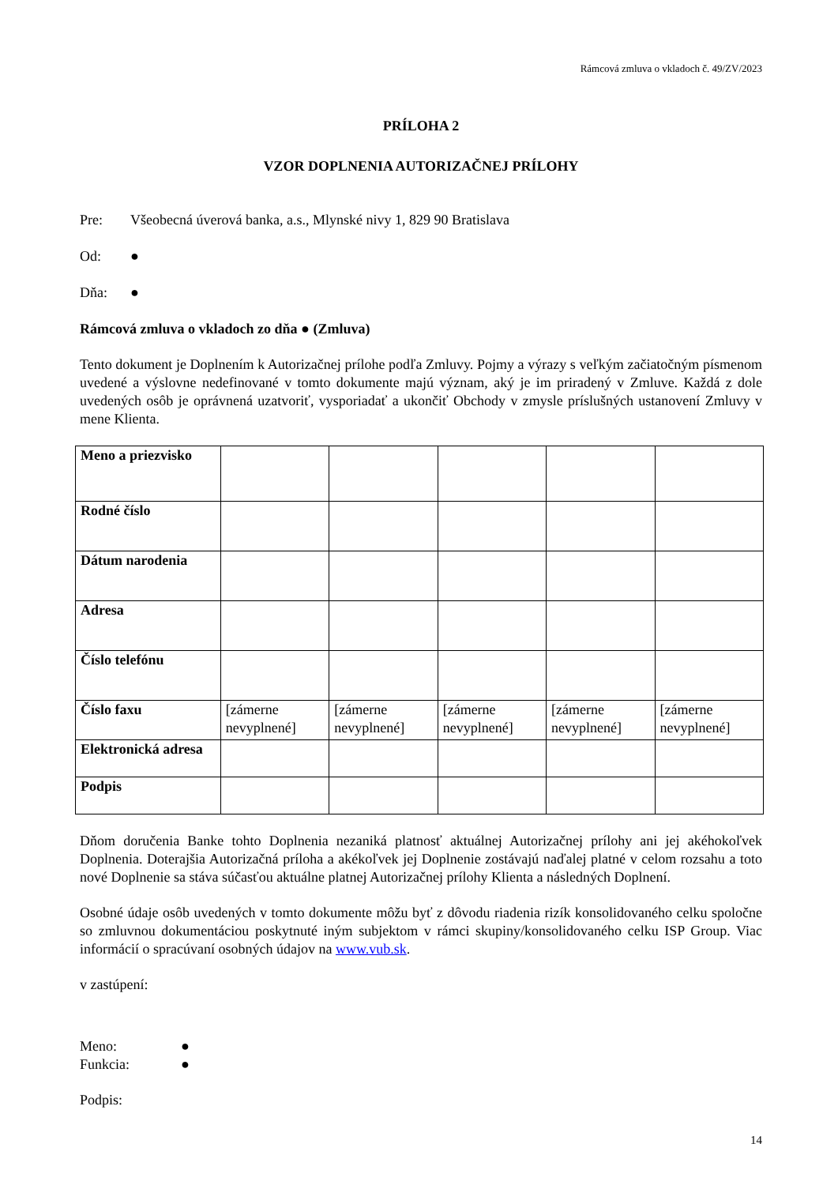Rámcová zmluva o vkladoch č. 49/ZV/2023
PRÍLOHA 2
VZOR DOPLNENIA AUTORIZAČNEJ PRÍLOHY
Pre: Všeobecná úverová banka, a.s., Mlynské nivy 1, 829 90 Bratislava
Od: ●
Dňa: ●
Rámcová zmluva o vkladoch zo dňa ● (Zmluva)
Tento dokument je Doplnením k Autorizačnej prílohe podľa Zmluvy. Pojmy a výrazy s veľkým začiatočným písmenom uvedené a výslovne nedefinované v tomto dokumente majú význam, aký je im priradený v Zmluve. Každá z dole uvedených osôb je oprávnená uzatvoriť, vysporiadať a ukončiť Obchody v zmysle príslušných ustanovení Zmluvy v mene Klienta.
| Meno a priezvisko | | | | | |
| Rodné číslo | | | | | |
| Dátum narodenia | | | | | |
| Adresa | | | | | |
| Číslo telefónu | | | | | |
| Číslo faxu | [zámerne nevyplnené] | [zámerne nevyplnené] | [zámerne nevyplnené] | [zámerne nevyplnené] | [zámerne nevyplnené] |
| Elektronická adresa | | | | | |
| Podpis | | | | | |
Dňom doručenia Banke tohto Doplnenia nezaniká platnosť aktuálnej Autorizačnej prílohy ani jej akéhokoľvek Doplnenia. Doterajšia Autorizačná príloha a akékoľvek jej Doplnenie zostávajú naďalej platné v celom rozsahu a toto nové Doplnenie sa stáva súčasťou aktuálne platnej Autorizačnej prílohy Klienta a následných Doplnení.
Osobné údaje osôb uvedených v tomto dokumente môžu byť z dôvodu riadenia rizík konsolidovaného celku spoločne so zmluvnou dokumentáciou poskytnuté iným subjektom v rámci skupiny/konsolidovaného celku ISP Group. Viac informácií o spracúvaní osobných údajov na www.vub.sk.
v zastúpení:
Meno: ●
Funkcia: ●
Podpis:
14